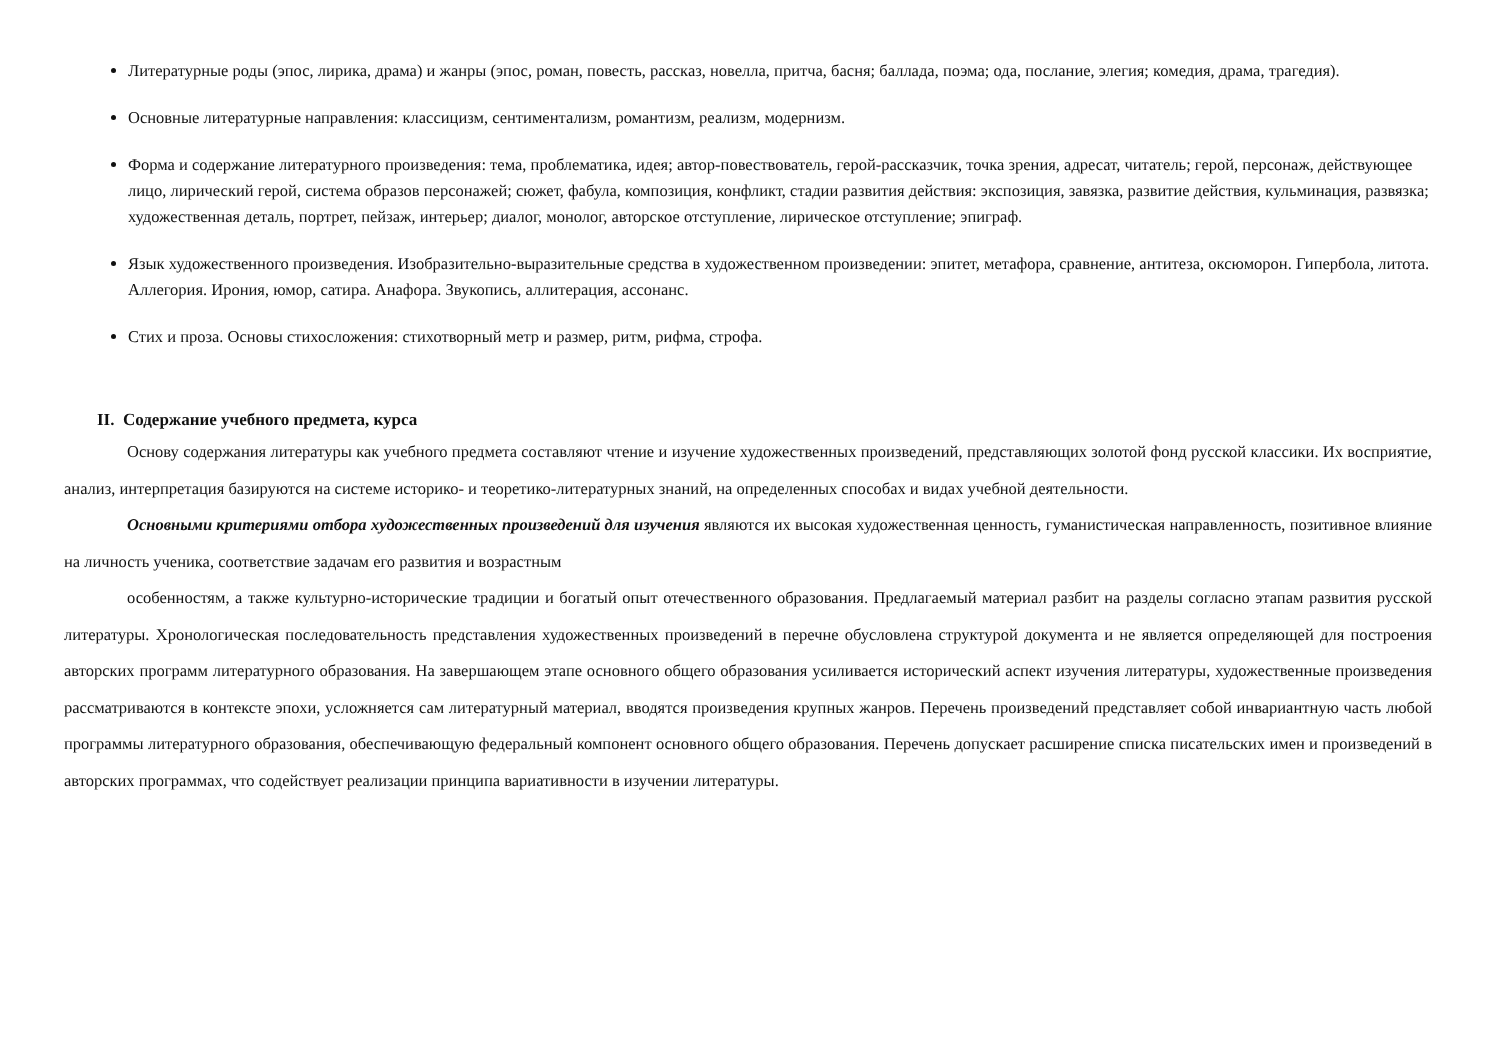Литературные роды (эпос, лирика, драма) и жанры (эпос, роман, повесть, рассказ, новелла, притча, басня; баллада, поэма; ода, послание, элегия; комедия, драма, трагедия).
Основные литературные направления: классицизм, сентиментализм, романтизм, реализм, модернизм.
Форма и содержание литературного произведения: тема, проблематика, идея; автор-повествователь, герой-рассказчик, точка зрения, адресат, читатель; герой, персонаж, действующее лицо, лирический герой, система образов персонажей; сюжет, фабула, композиция, конфликт, стадии развития действия: экспозиция, завязка, развитие действия, кульминация, развязка; художественная деталь, портрет, пейзаж, интерьер; диалог, монолог, авторское отступление, лирическое отступление; эпиграф.
Язык художественного произведения. Изобразительно-выразительные средства в художественном произведении: эпитет, метафора, сравнение, антитеза, оксюморон. Гипербола, литота. Аллегория. Ирония, юмор, сатира. Анафора. Звукопись, аллитерация, ассонанс.
Стих и проза. Основы стихосложения: стихотворный метр и размер, ритм, рифма, строфа.
II. Содержание учебного предмета, курса
Основу содержания литературы как учебного предмета составляют чтение и изучение художественных произведений, представляющих золотой фонд русской классики. Их восприятие, анализ, интерпретация базируются на системе историко- и теоретико-литературных знаний, на определенных способах и видах учебной деятельности.
Основными критериями отбора художественных произведений для изучения являются их высокая художественная ценность, гуманистическая направленность, позитивное влияние на личность ученика, соответствие задачам его развития и возрастным
особенностям, а также культурно-исторические традиции и богатый опыт отечественного образования. Предлагаемый материал разбит на разделы согласно этапам развития русской литературы. Хронологическая последовательность представления художественных произведений в перечне обусловлена структурой документа и не является определяющей для построения авторских программ литературного образования. На завершающем этапе основного общего образования усиливается исторический аспект изучения литературы, художественные произведения рассматриваются в контексте эпохи, усложняется сам литературный материал, вводятся произведения крупных жанров. Перечень произведений представляет собой инвариантную часть любой программы литературного образования, обеспечивающую федеральный компонент основного общего образования. Перечень допускает расширение списка писательских имен и произведений в авторских программах, что содействует реализации принципа вариативности в изучении литературы.